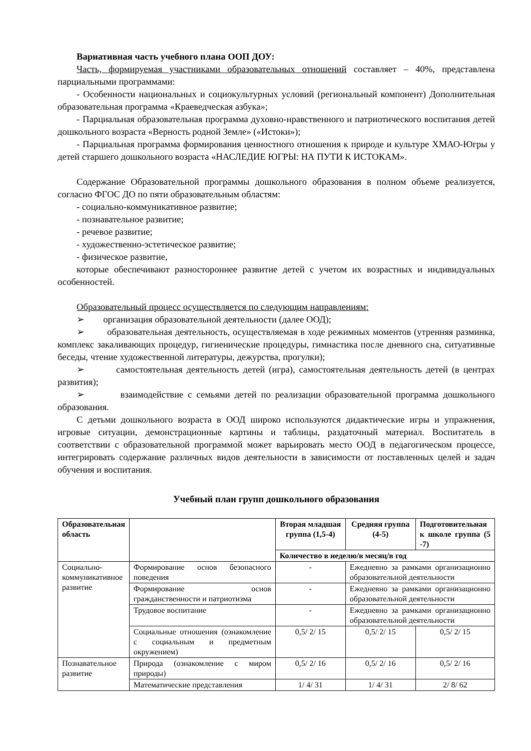Вариативная часть учебного плана ООП ДОУ:
Часть, формируемая участниками образовательных отношений составляет – 40%, представлена парциальными программами:
- Особенности национальных и социокультурных условий (региональный компонент) Дополнительная образовательная программа «Краеведческая азбука»;
- Парциальная образовательная программа духовно-нравственного и патриотического воспитания детей дошкольного возраста «Верность родной Земле» («Истоки»);
- Парциальная программа формирования ценностного отношения к природе и культуре ХМАО-Югры у детей старшего дошкольного возраста «НАСЛЕДИЕ ЮГРЫ: НА ПУТИ К ИСТОКАМ».
Содержание Образовательной программы дошкольного образования в полном объеме реализуется, согласно ФГОС ДО по пяти образовательным областям:
- социально-коммуникативное развитие;
- познавательное развитие;
- речевое развитие;
- художественно-эстетическое развитие;
- физическое развитие,
которые обеспечивают разностороннее развитие детей с учетом их возрастных и индивидуальных особенностей.
Образовательный процесс осуществляется по следующим направлениям:
➢ организация образовательной деятельности (далее ООД);
➢ образовательная деятельность, осуществляемая в ходе режимных моментов (утренняя разминка, комплекс закаливающих процедур, гигиенические процедуры, гимнастика после дневного сна, ситуативные беседы, чтение художественной литературы, дежурства, прогулки);
➢ самостоятельная деятельность детей (игра), самостоятельная деятельность детей (в центрах развития);
➢ взаимодействие с семьями детей по реализации образовательной программа дошкольного образования.
С детьми дошкольного возраста в ООД широко используются дидактические игры и упражнения, игровые ситуации, демонстрационные картины и таблицы, раздаточный материал. Воспитатель в соответствии с образовательной программой может варьировать место ООД в педагогическом процессе, интегрировать содержание различных видов деятельности в зависимости от поставленных целей и задач обучения и воспитания.
Учебный план групп дошкольного образования
| Образовательная область | | Вторая младшая группа (1,5-4) | Средняя группа (4-5) | Подготовительная к школе группа (5 -7) |
| --- | --- | --- | --- | --- |
| | | Количество в неделю/в месяц/в год | | |
| Социально-коммуникативное развитие | Формирование основ безопасного поведения | - | Ежедневно за рамками организационно образовательной деятельности | |
| | Формирование основ гражданственности и патриотизма | - | Ежедневно за рамками организационно образовательной деятельности | |
| | Трудовое воспитание | - | Ежедневно за рамками организационно образовательной деятельности | |
| | Социальные отношения (ознакомление с социальным и предметным окружением) | 0,5/ 2/ 15 | 0,5/ 2/ 15 | 0,5/ 2/ 15 |
| Познавательное развитие | Природа (ознакомление с миром природы) | 0,5/ 2/ 16 | 0,5/ 2/ 16 | 0,5/ 2/ 16 |
| | Математические представления | 1/ 4/ 31 | 1/ 4/ 31 | 2/ 8/ 62 |